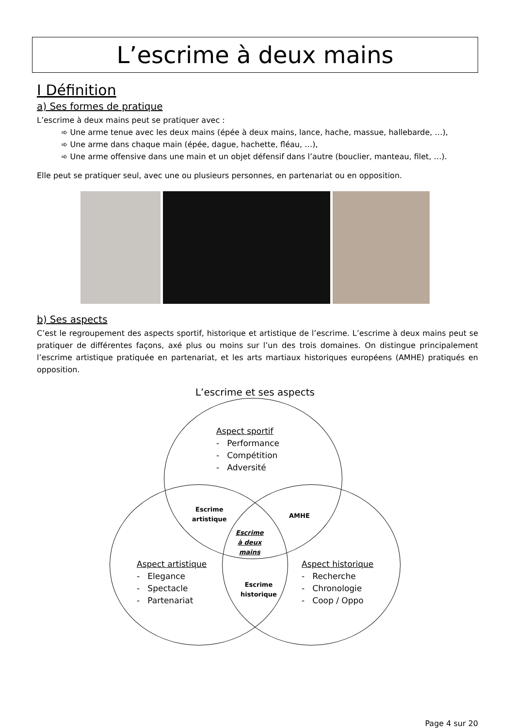L’escrime à deux mains
I Définition
a) Ses formes de pratique
L’escrime à deux mains peut se pratiquer avec :
➾ Une arme tenue avec les deux mains (épée à deux mains, lance, hache, massue, hallebarde, …),
➾ Une arme dans chaque main (épée, dague, hachette, fléau, …),
➾ Une arme offensive dans une main et un objet défensif dans l’autre (bouclier, manteau, filet, …).
Elle peut se pratiquer seul, avec une ou plusieurs personnes, en partenariat ou en opposition.
b) Ses aspects
C’est le regroupement des aspects sportif, historique et artistique de l’escrime. L’escrime à deux mains peut se pratiquer de différentes façons, axé plus ou moins sur l’un des trois domaines. On distingue principalement l’escrime artistique pratiquée en partenariat, et les arts martiaux historiques européens (AMHE) pratiqués en opposition.
L’escrime et ses aspects
Aspect sportif
- Performance
- Compétition
- Adversité
Escrime
artistique
AMHE
Escrime
à deux
mains
Aspect artistique
- Elegance
- Spectacle
- Partenariat
Escrime
historique
Aspect historique
- Recherche
- Chronologie
- Coop / Oppo
Page 4 sur 20